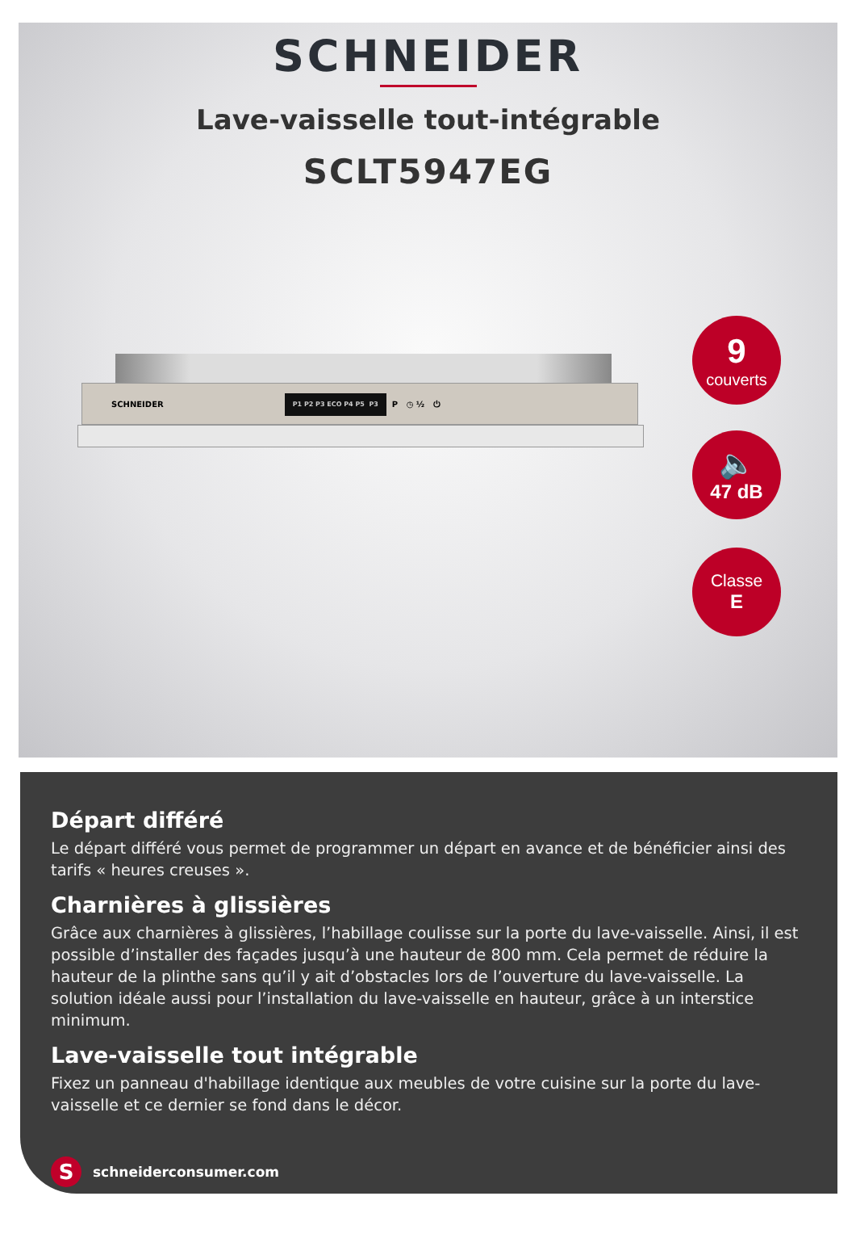SCHNEIDER
Lave-vaisselle tout-intégrable
SCLT5947EG
SCHNEIDER P1 P2 P3 ECO P4 P5 P3 P ◷ ½ ⏻
9
couverts
🔈
47 dB
Classe
E
Départ différé
Le départ différé vous permet de programmer un départ en avance et de bénéficier ainsi des tarifs « heures creuses ».
Charnières à glissières
Grâce aux charnières à glissières, l’habillage coulisse sur la porte du lave-vaisselle. Ainsi, il est possible d’installer des façades jusqu’à une hauteur de 800 mm. Cela permet de réduire la hauteur de la plinthe sans qu’il y ait d’obstacles lors de l’ouverture du lave-vaisselle. La solution idéale aussi pour l’installation du lave-vaisselle en hauteur, grâce à un interstice minimum.
Lave-vaisselle tout intégrable
Fixez un panneau d'habillage identique aux meubles de votre cuisine sur la porte du lave-vaisselle et ce dernier se fond dans le décor.
S
schneiderconsumer.com